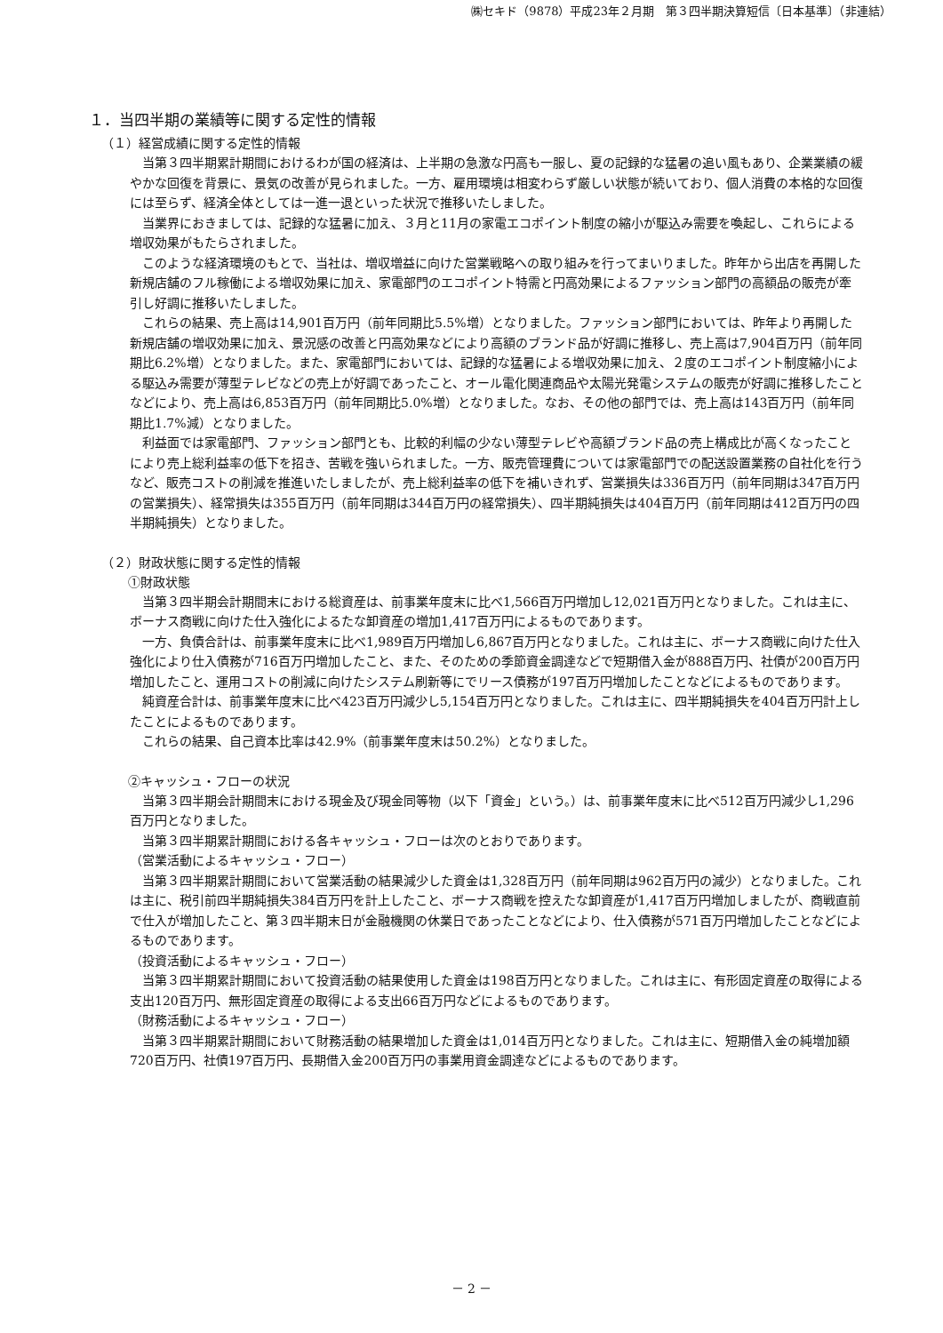㈱セキド（9878）平成23年２月期　第３四半期決算短信〔日本基準〕（非連結）
１．当四半期の業績等に関する定性的情報
（１）経営成績に関する定性的情報
当第３四半期累計期間におけるわが国の経済は、上半期の急激な円高も一服し、夏の記録的な猛暑の追い風もあり、企業業績の緩やかな回復を背景に、景気の改善が見られました。一方、雇用環境は相変わらず厳しい状態が続いており、個人消費の本格的な回復には至らず、経済全体としては一進一退といった状況で推移いたしました。
当業界におきましては、記録的な猛暑に加え、３月と11月の家電エコポイント制度の縮小が駆込み需要を喚起し、これらによる増収効果がもたらされました。
このような経済環境のもとで、当社は、増収増益に向けた営業戦略への取り組みを行ってまいりました。昨年から出店を再開した新規店舗のフル稼働による増収効果に加え、家電部門のエコポイント特需と円高効果によるファッション部門の高額品の販売が牽引し好調に推移いたしました。
これらの結果、売上高は14,901百万円（前年同期比5.5%増）となりました。ファッション部門においては、昨年より再開した新規店舗の増収効果に加え、景況感の改善と円高効果などにより高額のブランド品が好調に推移し、売上高は7,904百万円（前年同期比6.2%増）となりました。また、家電部門においては、記録的な猛暑による増収効果に加え、２度のエコポイント制度縮小による駆込み需要が薄型テレビなどの売上が好調であったこと、オール電化関連商品や太陽光発電システムの販売が好調に推移したことなどにより、売上高は6,853百万円（前年同期比5.0%増）となりました。なお、その他の部門では、売上高は143百万円（前年同期比1.7%減）となりました。
利益面では家電部門、ファッション部門とも、比較的利幅の少ない薄型テレビや高額ブランド品の売上構成比が高くなったことにより売上総利益率の低下を招き、苦戦を強いられました。一方、販売管理費については家電部門での配送設置業務の自社化を行うなど、販売コストの削減を推進いたしましたが、売上総利益率の低下を補いきれず、営業損失は336百万円（前年同期は347百万円の営業損失）、経常損失は355百万円（前年同期は344百万円の経常損失）、四半期純損失は404百万円（前年同期は412百万円の四半期純損失）となりました。
（２）財政状態に関する定性的情報
①財政状態
当第３四半期会計期間末における総資産は、前事業年度末に比べ1,566百万円増加し12,021百万円となりました。これは主に、ボーナス商戦に向けた仕入強化によるたな卸資産の増加1,417百万円によるものであります。
一方、負債合計は、前事業年度末に比べ1,989百万円増加し6,867百万円となりました。これは主に、ボーナス商戦に向けた仕入強化により仕入債務が716百万円増加したこと、また、そのための季節資金調達などで短期借入金が888百万円、社債が200百万円増加したこと、運用コストの削減に向けたシステム刷新等にでリース債務が197百万円増加したことなどによるものであります。
純資産合計は、前事業年度末に比べ423百万円減少し5,154百万円となりました。これは主に、四半期純損失を404百万円計上したことによるものであります。
これらの結果、自己資本比率は42.9%（前事業年度末は50.2%）となりました。
②キャッシュ・フローの状況
当第３四半期会計期間末における現金及び現金同等物（以下「資金」という。）は、前事業年度末に比べ512百万円減少し1,296百万円となりました。
当第３四半期累計期間における各キャッシュ・フローは次のとおりであります。
（営業活動によるキャッシュ・フロー）
当第３四半期累計期間において営業活動の結果減少した資金は1,328百万円（前年同期は962百万円の減少）となりました。これは主に、税引前四半期純損失384百万円を計上したこと、ボーナス商戦を控えたな卸資産が1,417百万円増加しましたが、商戦直前で仕入が増加したこと、第３四半期末日が金融機関の休業日であったことなどにより、仕入債務が571百万円増加したことなどによるものであります。
（投資活動によるキャッシュ・フロー）
当第３四半期累計期間において投資活動の結果使用した資金は198百万円となりました。これは主に、有形固定資産の取得による支出120百万円、無形固定資産の取得による支出66百万円などによるものであります。
（財務活動によるキャッシュ・フロー）
当第３四半期累計期間において財務活動の結果増加した資金は1,014百万円となりました。これは主に、短期借入金の純増加額720百万円、社債197百万円、長期借入金200百万円の事業用資金調達などによるものであります。
－ 2 －